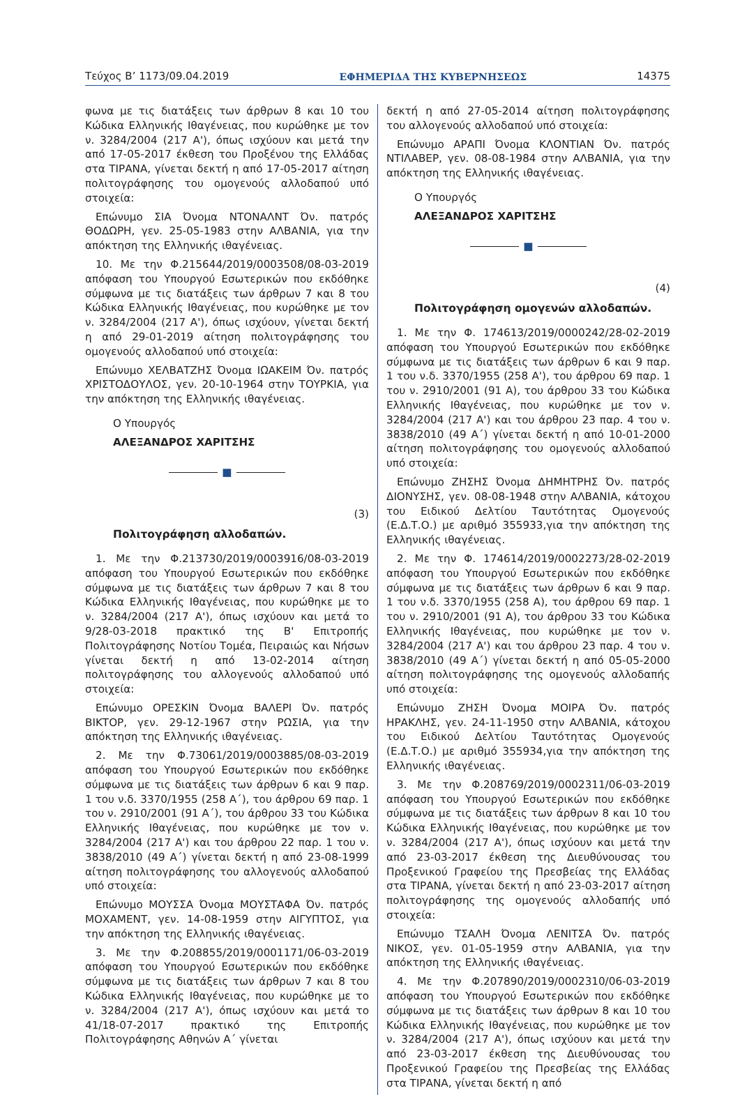Τεύχος Β’ 1173/09.04.2019 ΕΦΗΜΕΡΙΔΑ ΤΗΣ ΚΥΒΕΡΝΗΣΕΩΣ 14375
φωνα με τις διατάξεις των άρθρων 8 και 10 του Κώδικα Ελληνικής Ιθαγένειας, που κυρώθηκε με τον ν. 3284/2004 (217 Α'), όπως ισχύουν και μετά την από 17-05-2017 έκθεση του Προξένου της Ελλάδας στα ΤΙΡΑΝΑ, γίνεται δεκτή η από 17-05-2017 αίτηση πολιτογράφησης του ομογενούς αλλοδαπού υπό στοιχεία:
Επώνυμο ΣΙΑ Όνομα ΝΤΟΝΑΛΝΤ Όν. πατρός ΘΟΔΩΡΗ, γεν. 25-05-1983 στην ΑΛΒΑΝΙΑ, για την απόκτηση της Ελληνικής ιθαγένειας.
10. Με την Φ.215644/2019/0003508/08-03-2019 απόφαση του Υπουργού Εσωτερικών που εκδόθηκε σύμφωνα με τις διατάξεις των άρθρων 7 και 8 του Κώδικα Ελληνικής Ιθαγένειας, που κυρώθηκε με τον ν. 3284/2004 (217 Α'), όπως ισχύουν, γίνεται δεκτή η από 29-01-2019 αίτηση πολιτογράφησης του ομογενούς αλλοδαπού υπό στοιχεία:
Επώνυμο ΧΕΛΒΑΤΖΗΣ Όνομα ΙΩΑΚΕΙΜ Όν. πατρός ΧΡΙΣΤΟΔΟΥΛΟΣ, γεν. 20-10-1964 στην ΤΟΥΡΚΙΑ, για την απόκτηση της Ελληνικής ιθαγένειας.
Ο Υπουργός
ΑΛΕΞΑΝΔΡΟΣ ΧΑΡΙΤΣΗΣ
■
(3)
Πολιτογράφηση αλλοδαπών.
1. Με την Φ.213730/2019/0003916/08-03-2019 απόφαση του Υπουργού Εσωτερικών που εκδόθηκε σύμφωνα με τις διατάξεις των άρθρων 7 και 8 του Κώδικα Ελληνικής Ιθαγένειας, που κυρώθηκε με το ν. 3284/2004 (217 Α'), όπως ισχύουν και μετά το 9/28-03-2018 πρακτικό της Β' Επιτροπής Πολιτογράφησης Νοτίου Τομέα, Πειραιώς και Νήσων γίνεται δεκτή η από 13-02-2014 αίτηση πολιτογράφησης του αλλογενούς αλλοδαπού υπό στοιχεία:
Επώνυμο ΟΡΕΣΚΙΝ Όνομα ΒΑΛΕΡΙ Όν. πατρός ΒΙΚΤΟΡ, γεν. 29-12-1967 στην ΡΩΣΙΑ, για την απόκτηση της Ελληνικής ιθαγένειας.
2. Με την Φ.73061/2019/0003885/08-03-2019 απόφαση του Υπουργού Εσωτερικών που εκδόθηκε σύμφωνα με τις διατάξεις των άρθρων 6 και 9 παρ. 1 του ν.δ. 3370/1955 (258 Α΄), του άρθρου 69 παρ. 1 του ν. 2910/2001 (91 Α΄), του άρθρου 33 του Κώδικα Ελληνικής Ιθαγένειας, που κυρώθηκε με τον ν. 3284/2004 (217 Α') και του άρθρου 22 παρ. 1 του ν. 3838/2010 (49 Α΄) γίνεται δεκτή η από 23-08-1999 αίτηση πολιτογράφησης του αλλογενούς αλλοδαπού υπό στοιχεία:
Επώνυμο ΜΟΥΣΣΑ Όνομα ΜΟΥΣΤΑΦΑ Όν. πατρός ΜΟΧΑΜΕΝΤ, γεν. 14-08-1959 στην ΑΙΓΥΠΤΟΣ, για την απόκτηση της Ελληνικής ιθαγένειας.
3. Με την Φ.208855/2019/0001171/06-03-2019 απόφαση του Υπουργού Εσωτερικών που εκδόθηκε σύμφωνα με τις διατάξεις των άρθρων 7 και 8 του Κώδικα Ελληνικής Ιθαγένειας, που κυρώθηκε με το ν. 3284/2004 (217 Α'), όπως ισχύουν και μετά το 41/18-07-2017 πρακτικό της Επιτροπής Πολιτογράφησης Αθηνών Α΄ γίνεται
δεκτή η από 27-05-2014 αίτηση πολιτογράφησης του αλλογενούς αλλοδαπού υπό στοιχεία:
Επώνυμο ΑΡΑΠΙ Όνομα ΚΛΟΝΤΙΑΝ Όν. πατρός ΝΤΙΛΑΒΕΡ, γεν. 08-08-1984 στην ΑΛΒΑΝΙΑ, για την απόκτηση της Ελληνικής ιθαγένειας.
Ο Υπουργός
ΑΛΕΞΑΝΔΡΟΣ ΧΑΡΙΤΣΗΣ
■
(4)
Πολιτογράφηση ομογενών αλλοδαπών.
1. Με την Φ. 174613/2019/0000242/28-02-2019 απόφαση του Υπουργού Εσωτερικών που εκδόθηκε σύμφωνα με τις διατάξεις των άρθρων 6 και 9 παρ. 1 του ν.δ. 3370/1955 (258 Α'), του άρθρου 69 παρ. 1 του ν. 2910/2001 (91 Α), του άρθρου 33 του Κώδικα Ελληνικής Ιθαγένειας, που κυρώθηκε με τον ν. 3284/2004 (217 Α') και του άρθρου 23 παρ. 4 του ν. 3838/2010 (49 Α΄) γίνεται δεκτή η από 10-01-2000 αίτηση πολιτογράφησης του ομογενούς αλλοδαπού υπό στοιχεία:
Επώνυμο ΖΗΣΗΣ Όνομα ΔΗΜΗΤΡΗΣ Όν. πατρός ΔΙΟΝΥΣΗΣ, γεν. 08-08-1948 στην ΑΛΒΑΝΙΑ, κάτοχου του Ειδικού Δελτίου Ταυτότητας Ομογενούς (Ε.Δ.Τ.Ο.) με αριθμό 355933,για την απόκτηση της Ελληνικής ιθαγένειας.
2. Με την Φ. 174614/2019/0002273/28-02-2019 απόφαση του Υπουργού Εσωτερικών που εκδόθηκε σύμφωνα με τις διατάξεις των άρθρων 6 και 9 παρ. 1 του ν.δ. 3370/1955 (258 Α), του άρθρου 69 παρ. 1 του ν. 2910/2001 (91 Α), του άρθρου 33 του Κώδικα Ελληνικής Ιθαγένειας, που κυρώθηκε με τον ν. 3284/2004 (217 Α') και του άρθρου 23 παρ. 4 του ν. 3838/2010 (49 Α΄) γίνεται δεκτή η από 05-05-2000 αίτηση πολιτογράφησης της ομογενούς αλλοδαπής υπό στοιχεία:
Επώνυμο ΖΗΣΗ Όνομα ΜΟΙΡΑ Όν. πατρός ΗΡΑΚΛΗΣ, γεν. 24-11-1950 στην ΑΛΒΑΝΙΑ, κάτοχου του Ειδικού Δελτίου Ταυτότητας Ομογενούς (Ε.Δ.Τ.Ο.) με αριθμό 355934,για την απόκτηση της Ελληνικής ιθαγένειας.
3. Με την Φ.208769/2019/0002311/06-03-2019 απόφαση του Υπουργού Εσωτερικών που εκδόθηκε σύμφωνα με τις διατάξεις των άρθρων 8 και 10 του Κώδικα Ελληνικής Ιθαγένειας, που κυρώθηκε με τον ν. 3284/2004 (217 Α'), όπως ισχύουν και μετά την από 23-03-2017 έκθεση της Διευθύνουσας του Προξενικού Γραφείου της Πρεσβείας της Ελλάδας στα ΤΙΡΑΝΑ, γίνεται δεκτή η από 23-03-2017 αίτηση πολιτογράφησης της ομογενούς αλλοδαπής υπό στοιχεία:
Επώνυμο ΤΣΑΛΗ Όνομα ΛΕΝΙΤΣΑ Όν. πατρός ΝΙΚΟΣ, γεν. 01-05-1959 στην ΑΛΒΑΝΙΑ, για την απόκτηση της Ελληνικής ιθαγένειας.
4. Με την Φ.207890/2019/0002310/06-03-2019 απόφαση του Υπουργού Εσωτερικών που εκδόθηκε σύμφωνα με τις διατάξεις των άρθρων 8 και 10 του Κώδικα Ελληνικής Ιθαγένειας, που κυρώθηκε με τον ν. 3284/2004 (217 Α'), όπως ισχύουν και μετά την από 23-03-2017 έκθεση της Διευθύνουσας του Προξενικού Γραφείου της Πρεσβείας της Ελλάδας στα ΤΙΡΑΝΑ, γίνεται δεκτή η από